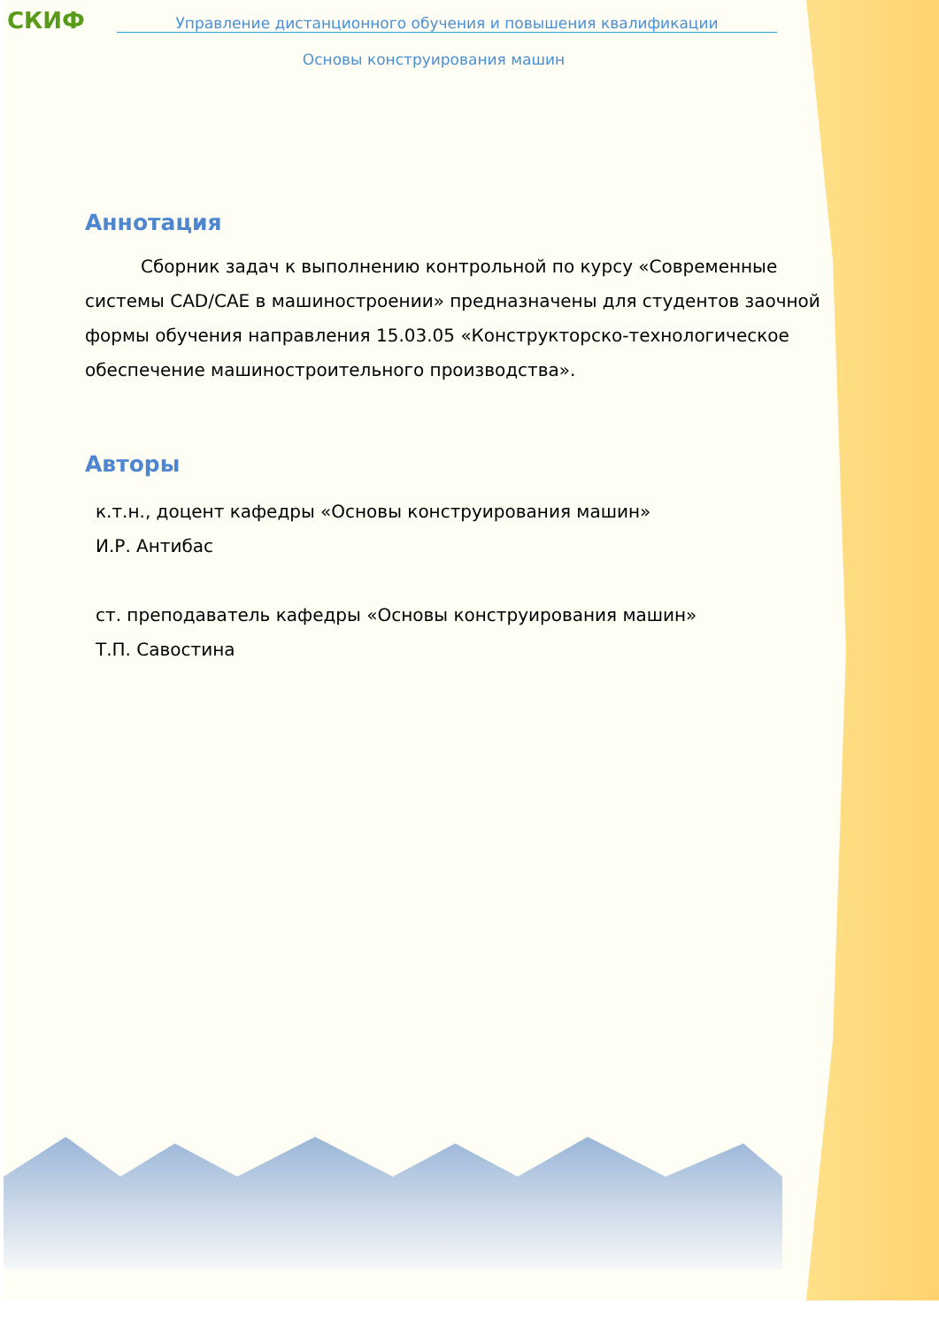СКИФ
Управление дистанционного обучения и повышения квалификации
Основы конструирования машин
Аннотация
Сборник задач к выполнению контрольной по курсу «Современные системы CAD/CAE в машиностроении» предназначены для студентов заочной формы обучения направления 15.03.05 «Конструкторско-технологическое обеспечение машиностроительного производства».
Авторы
к.т.н., доцент кафедры «Основы конструирования машин»
И.Р. Антибас
ст. преподаватель кафедры «Основы конструирования машин»
Т.П. Савостина